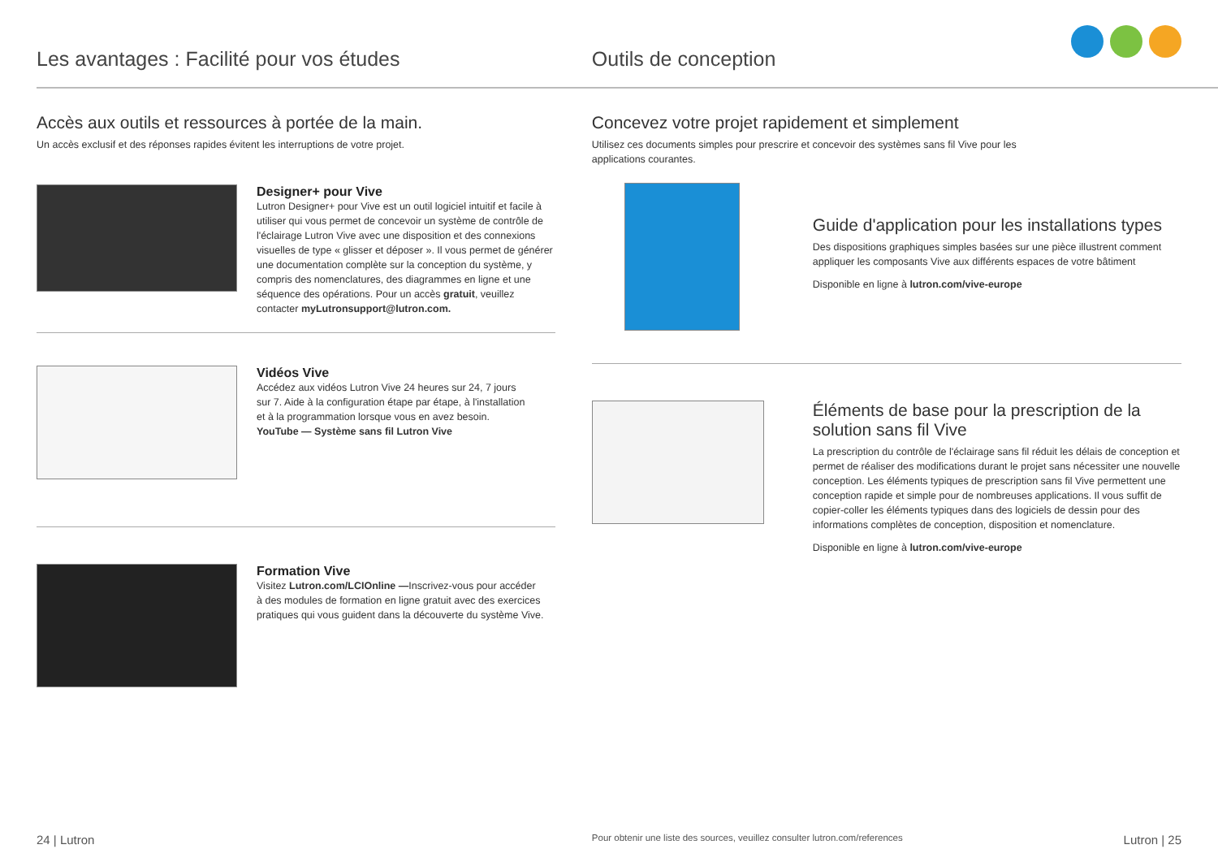Les avantages : Facilité pour vos études
Accès aux outils et ressources à portée de la main.
Un accès exclusif et des réponses rapides évitent les interruptions de votre projet.
Designer+ pour Vive
Lutron Designer+ pour Vive est un outil logiciel intuitif et facile à utiliser qui vous permet de concevoir un système de contrôle de l'éclairage Lutron Vive avec une disposition et des connexions visuelles de type « glisser et déposer ». Il vous permet de générer une documentation complète sur la conception du système, y compris des nomenclatures, des diagrammes en ligne et une séquence des opérations. Pour un accès gratuit, veuillez contacter myLutronsupport@lutron.com.
Vidéos Vive
Accédez aux vidéos Lutron Vive 24 heures sur 24, 7 jours
sur 7. Aide à la configuration étape par étape, à l'installation
et à la programmation lorsque vous en avez besoin.
YouTube — Système sans fil Lutron Vive
Formation Vive
Visitez Lutron.com/LCIOnline —Inscrivez-vous pour accéder
à des modules de formation en ligne gratuit avec des exercices
pratiques qui vous guident dans la découverte du système Vive.
24 | Lutron
Outils de conception
Concevez votre projet rapidement et simplement
Utilisez ces documents simples pour prescrire et concevoir des systèmes sans fil Vive pour les applications courantes.
Guide d'application pour les installations types
Des dispositions graphiques simples basées sur une pièce illustrent comment appliquer les composants Vive aux différents espaces de votre bâtiment
Disponible en ligne à lutron.com/vive-europe
Éléments de base pour la prescription de la solution sans fil Vive
La prescription du contrôle de l'éclairage sans fil réduit les délais de conception et permet de réaliser des modifications durant le projet sans nécessiter une nouvelle conception. Les éléments typiques de prescription sans fil Vive permettent une conception rapide et simple pour de nombreuses applications. Il vous suffit de copier-coller les éléments typiques dans des logiciels de dessin pour des informations complètes de conception, disposition et nomenclature.
Disponible en ligne à lutron.com/vive-europe
Pour obtenir une liste des sources, veuillez consulter lutron.com/references
Lutron | 25